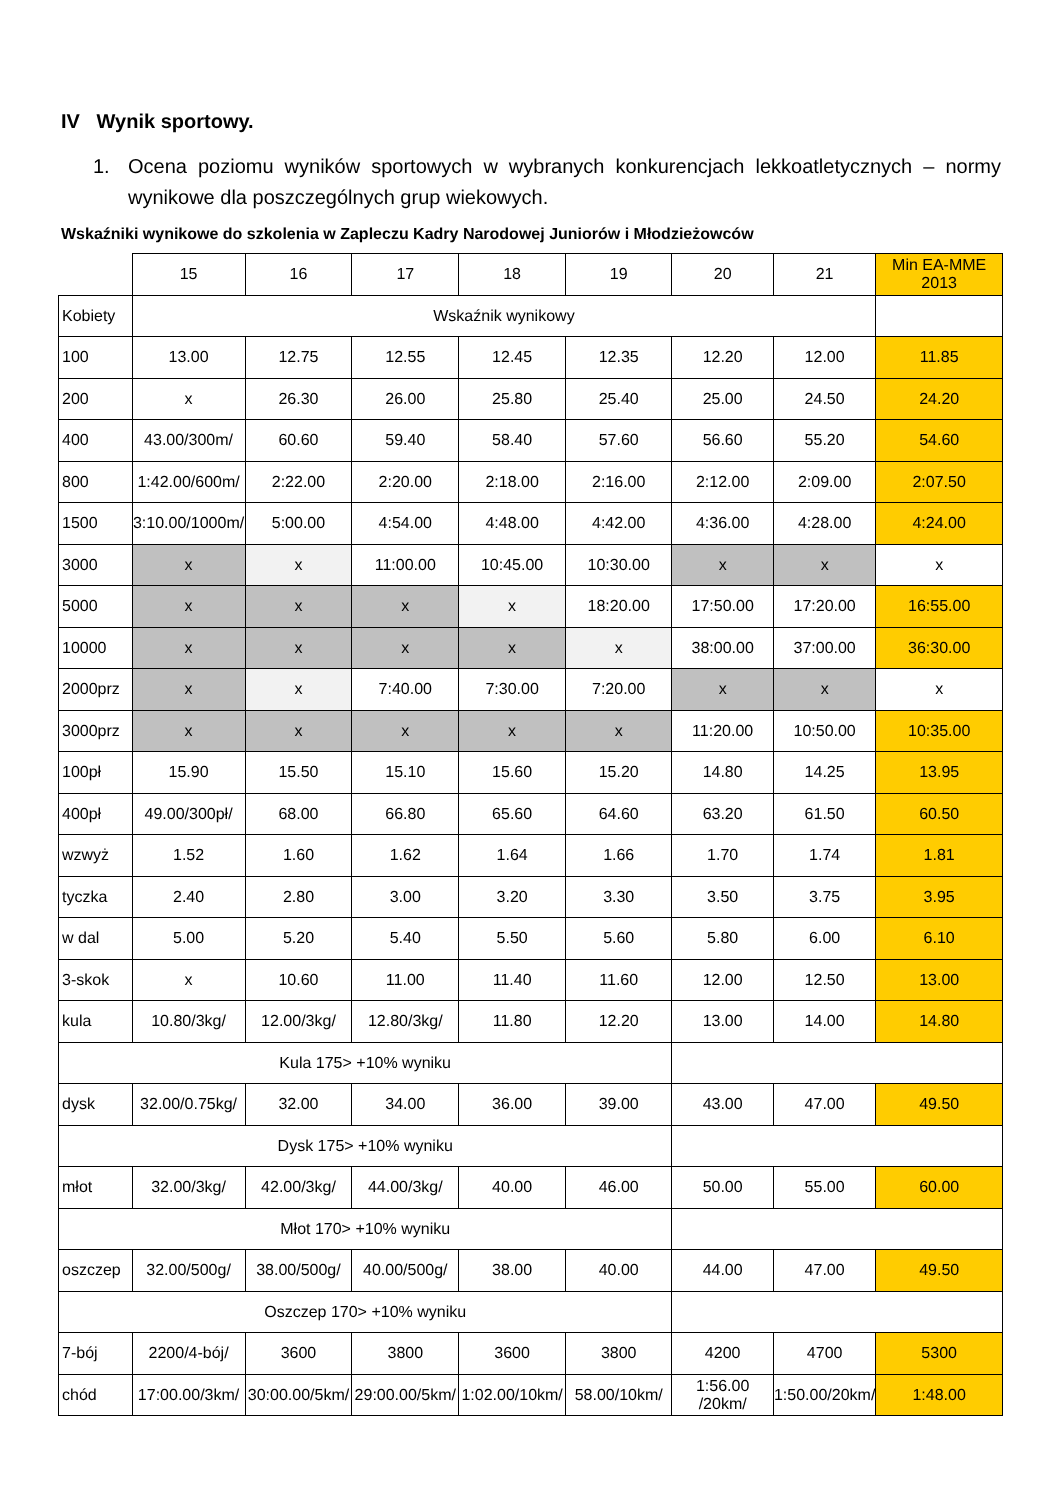IV Wynik sportowy.
1. Ocena poziomu wyników sportowych w wybranych konkurencjach lekkoatletycznych – normy wynikowe dla poszczególnych grup wiekowych.
Wskaźniki wynikowe do szkolenia w Zapleczu Kadry Narodowej Juniorów i Młodzieżowców
| | 15 | 16 | 17 | 18 | 19 | 20 | 21 | Min EA-MME 2013 |
| Kobiety | Wskaźnik wynikowy | | | | | | | |
| 100 | 13.00 | 12.75 | 12.55 | 12.45 | 12.35 | 12.20 | 12.00 | 11.85 |
| 200 | x | 26.30 | 26.00 | 25.80 | 25.40 | 25.00 | 24.50 | 24.20 |
| 400 | 43.00/300m/ | 60.60 | 59.40 | 58.40 | 57.60 | 56.60 | 55.20 | 54.60 |
| 800 | 1:42.00/600m/ | 2:22.00 | 2:20.00 | 2:18.00 | 2:16.00 | 2:12.00 | 2:09.00 | 2:07.50 |
| 1500 | 3:10.00/1000m/ | 5:00.00 | 4:54.00 | 4:48.00 | 4:42.00 | 4:36.00 | 4:28.00 | 4:24.00 |
| 3000 | x | x | 11:00.00 | 10:45.00 | 10:30.00 | x | x | x |
| 5000 | x | x | x | x | 18:20.00 | 17:50.00 | 17:20.00 | 16:55.00 |
| 10000 | x | x | x | x | x | 38:00.00 | 37:00.00 | 36:30.00 |
| 2000prz | x | x | 7:40.00 | 7:30.00 | 7:20.00 | x | x | x |
| 3000prz | x | x | x | x | x | 11:20.00 | 10:50.00 | 10:35.00 |
| 100pł | 15.90 | 15.50 | 15.10 | 15.60 | 15.20 | 14.80 | 14.25 | 13.95 |
| 400pł | 49.00/300pł/ | 68.00 | 66.80 | 65.60 | 64.60 | 63.20 | 61.50 | 60.50 |
| wzwyż | 1.52 | 1.60 | 1.62 | 1.64 | 1.66 | 1.70 | 1.74 | 1.81 |
| tyczka | 2.40 | 2.80 | 3.00 | 3.20 | 3.30 | 3.50 | 3.75 | 3.95 |
| w dal | 5.00 | 5.20 | 5.40 | 5.50 | 5.60 | 5.80 | 6.00 | 6.10 |
| 3-skok | x | 10.60 | 11.00 | 11.40 | 11.60 | 12.00 | 12.50 | 13.00 |
| kula | 10.80/3kg/ | 12.00/3kg/ | 12.80/3kg/ | 11.80 | 12.20 | 13.00 | 14.00 | 14.80 |
| Kula 175> +10% wyniku | | | | | | | | |
| dysk | 32.00/0.75kg/ | 32.00 | 34.00 | 36.00 | 39.00 | 43.00 | 47.00 | 49.50 |
| Dysk 175> +10% wyniku | | | | | | | | |
| młot | 32.00/3kg/ | 42.00/3kg/ | 44.00/3kg/ | 40.00 | 46.00 | 50.00 | 55.00 | 60.00 |
| Młot 170> +10% wyniku | | | | | | | | |
| oszczep | 32.00/500g/ | 38.00/500g/ | 40.00/500g/ | 38.00 | 40.00 | 44.00 | 47.00 | 49.50 |
| Oszczep 170> +10% wyniku | | | | | | | | |
| 7-bój | 2200/4-bój/ | 3600 | 3800 | 3600 | 3800 | 4200 | 4700 | 5300 |
| chód | 17:00.00/3km/ | 30:00.00/5km/ | 29:00.00/5km/ | 1:02.00/10km/ | 58.00/10km/ | 1:56.00 /20km/ | 1:50.00/20km/ | 1:48.00 |